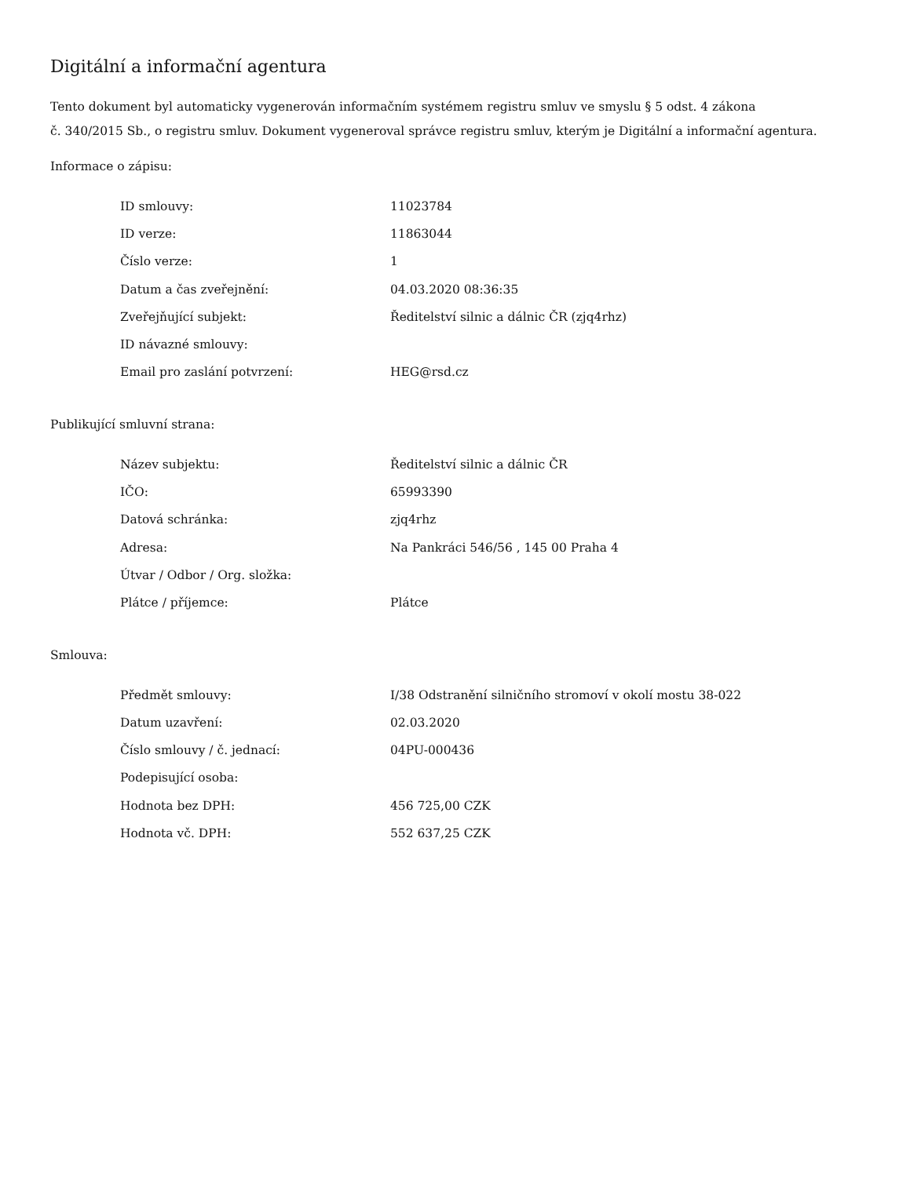Digitální a informační agentura
Tento dokument byl automaticky vygenerován informačním systémem registru smluv ve smyslu § 5 odst. 4 zákona
č. 340/2015 Sb., o registru smluv. Dokument vygeneroval správce registru smluv, kterým je Digitální a informační agentura.
Informace o zápisu:
| ID smlouvy: | 11023784 |
| ID verze: | 11863044 |
| Číslo verze: | 1 |
| Datum a čas zveřejnění: | 04.03.2020 08:36:35 |
| Zveřejňující subjekt: | Ředitelství silnic a dálnic ČR (zjq4rhz) |
| ID návazné smlouvy: | |
| Email pro zaslání potvrzení: | HEG@rsd.cz |
Publikující smluvní strana:
| Název subjektu: | Ředitelství silnic a dálnic ČR |
| IČO: | 65993390 |
| Datová schránka: | zjq4rhz |
| Adresa: | Na Pankráci 546/56 , 145 00 Praha 4 |
| Útvar / Odbor / Org. složka: | |
| Plátce / příjemce: | Plátce |
Smlouva:
| Předmět smlouvy: | I/38 Odstranění silničního stromoví v okolí mostu 38-022 |
| Datum uzavření: | 02.03.2020 |
| Číslo smlouvy / č. jednací: | 04PU-000436 |
| Podepisující osoba: | |
| Hodnota bez DPH: | 456 725,00 CZK |
| Hodnota vč. DPH: | 552 637,25 CZK |